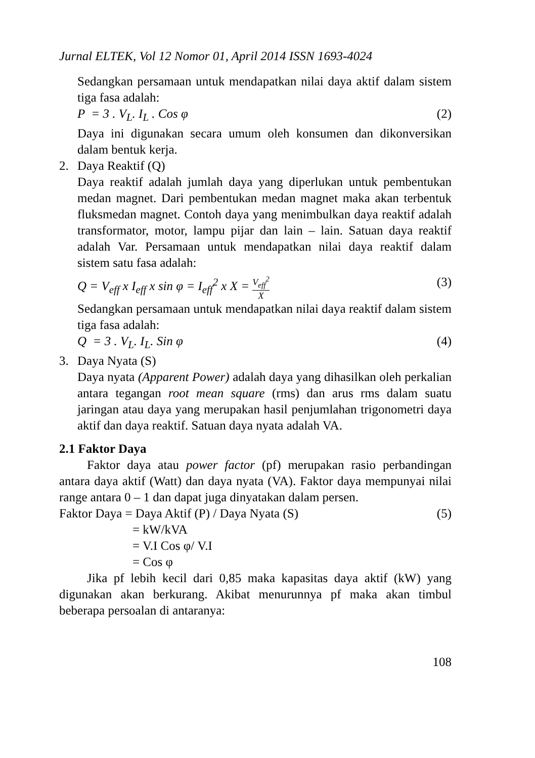Jurnal ELTEK, Vol 12 Nomor 01, April 2014 ISSN 1693-4024
Sedangkan persamaan untuk mendapatkan nilai daya aktif dalam sistem tiga fasa adalah:
P = 3 . V<sub>L</sub>. I<sub>L</sub> . Cos φ (2)
Daya ini digunakan secara umum oleh konsumen dan dikonversikan dalam bentuk kerja.
2. Daya Reaktif (Q)
Daya reaktif adalah jumlah daya yang diperlukan untuk pembentukan medan magnet. Dari pembentukan medan magnet maka akan terbentuk fluksmedan magnet. Contoh daya yang menimbulkan daya reaktif adalah transformator, motor, lampu pijar dan lain – lain. Satuan daya reaktif adalah Var. Persamaan untuk mendapatkan nilai daya reaktif dalam sistem satu fasa adalah:
Q = V<sub>eff</sub> x I<sub>eff</sub> x sin φ = I<sub>eff</sub><sup>2</sup> x X = V<sub>eff</sub><sup>2</sup> X (3)
Sedangkan persamaan untuk mendapatkan nilai daya reaktif dalam sistem tiga fasa adalah:
Q = 3 . V<sub>L</sub>. I<sub>L</sub>. Sin φ (4)
3. Daya Nyata (S)
Daya nyata (Apparent Power) adalah daya yang dihasilkan oleh perkalian antara tegangan root mean square (rms) dan arus rms dalam suatu jaringan atau daya yang merupakan hasil penjumlahan trigonometri daya aktif dan daya reaktif. Satuan daya nyata adalah VA.
2.1 Faktor Daya
Faktor daya atau power factor (pf) merupakan rasio perbandingan antara daya aktif (Watt) dan daya nyata (VA). Faktor daya mempunyai nilai range antara 0 – 1 dan dapat juga dinyatakan dalam persen.
Faktor Daya = Daya Aktif (P) / Daya Nyata (S) (5)
= kW/kVA
= V.I Cos φ/ V.I
= Cos φ
Jika pf lebih kecil dari 0,85 maka kapasitas daya aktif (kW) yang digunakan akan berkurang. Akibat menurunnya pf maka akan timbul beberapa persoalan di antaranya:
108